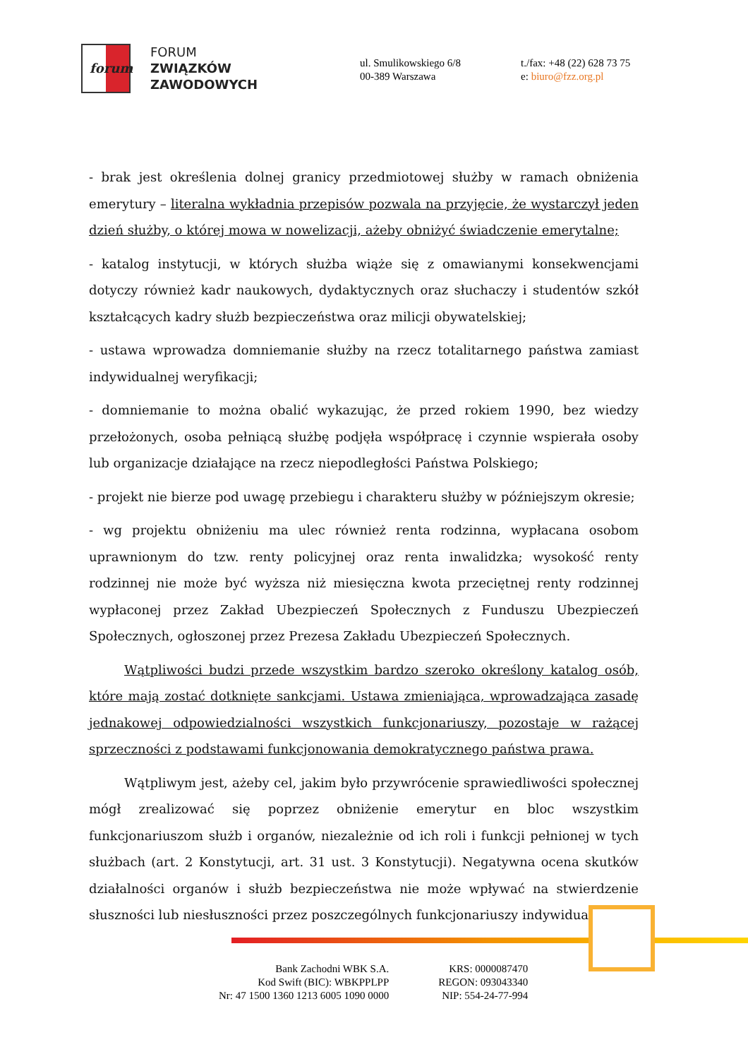forum
FORUM
ZWIĄZKÓW
ZAWODOWYCH
ul. Smulikowskiego 6/8
00-389 Warszawa
t./fax: +48 (22) 628 73 75
e: biuro@fzz.org.pl
- brak jest określenia dolnej granicy przedmiotowej służby w ramach obniżenia emerytury – literalna wykładnia przepisów pozwala na przyjęcie, że wystarczył jeden dzień służby, o której mowa w nowelizacji, ażeby obniżyć świadczenie emerytalne;
- katalog instytucji, w których służba wiąże się z omawianymi konsekwencjami dotyczy również kadr naukowych, dydaktycznych oraz słuchaczy i studentów szkół kształcących kadry służb bezpieczeństwa oraz milicji obywatelskiej;
- ustawa wprowadza domniemanie służby na rzecz totalitarnego państwa zamiast indywidualnej weryfikacji;
- domniemanie to można obalić wykazując, że przed rokiem 1990, bez wiedzy przełożonych, osoba pełniącą służbę podjęła współpracę i czynnie wspierała osoby lub organizacje działające na rzecz niepodległości Państwa Polskiego;
- projekt nie bierze pod uwagę przebiegu i charakteru służby w późniejszym okresie;
- wg projektu obniżeniu ma ulec również renta rodzinna, wypłacana osobom uprawnionym do tzw. renty policyjnej oraz renta inwalidzka; wysokość renty rodzinnej nie może być wyższa niż miesięczna kwota przeciętnej renty rodzinnej wypłaconej przez Zakład Ubezpieczeń Społecznych z Funduszu Ubezpieczeń Społecznych, ogłoszonej przez Prezesa Zakładu Ubezpieczeń Społecznych.
Wątpliwości budzi przede wszystkim bardzo szeroko określony katalog osób, które mają zostać dotknięte sankcjami. Ustawa zmieniająca, wprowadzająca zasadę jednakowej odpowiedzialności wszystkich funkcjonariuszy, pozostaje w rażącej sprzeczności z podstawami funkcjonowania demokratycznego państwa prawa.
Wątpliwym jest, ażeby cel, jakim było przywrócenie sprawiedliwości społecznej mógł zrealizować się poprzez obniżenie emerytur en bloc wszystkim funkcjonariuszom służb i organów, niezależnie od ich roli i funkcji pełnionej w tych służbach (art. 2 Konstytucji, art. 31 ust. 3 Konstytucji). Negatywna ocena skutków działalności organów i służb bezpieczeństwa nie może wpływać na stwierdzenie słuszności lub niesłuszności przez poszczególnych funkcjonariuszy indywidualnie
Bank Zachodni WBK S.A.
Kod Swift (BIC): WBKPPLPP
Nr: 47 1500 1360 1213 6005 1090 0000
KRS: 0000087470
REGON: 093043340
NIP: 554-24-77-994